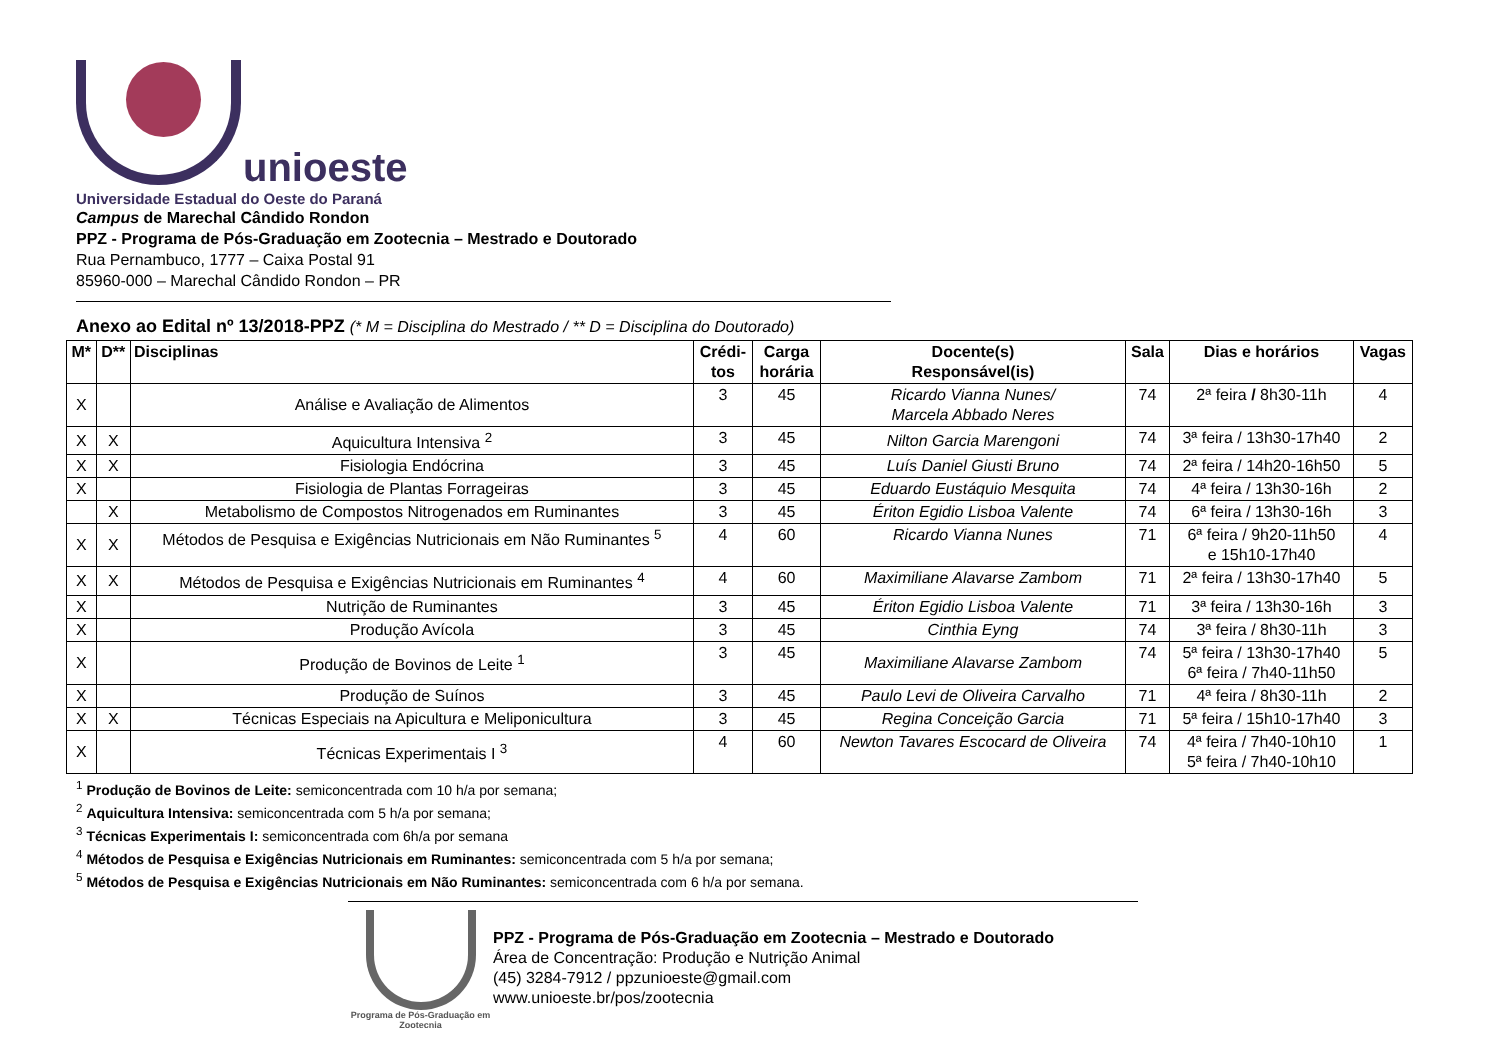unioeste
Universidade Estadual do Oeste do Paraná
Campus de Marechal Cândido Rondon
PPZ - Programa de Pós-Graduação em Zootecnia – Mestrado e Doutorado
Rua Pernambuco, 1777 – Caixa Postal 91
85960-000 – Marechal Cândido Rondon – PR
Anexo ao Edital nº 13/2018-PPZ (* M = Disciplina do Mestrado / ** D = Disciplina do Doutorado)
| M* | D** | Disciplinas | Crédi- tos | Carga horária | Docente(s) Responsável(is) | Sala | Dias e horários | Vagas |
| --- | --- | --- | --- | --- | --- | --- | --- | --- |
| X | | Análise e Avaliação de Alimentos | 3 | 45 | Ricardo Vianna Nunes/ Marcela Abbado Neres | 74 | 2ª feira / 8h30-11h | 4 |
| X | X | Aquicultura Intensiva <sup>2</sup> | 3 | 45 | Nilton Garcia Marengoni | 74 | 3ª feira / 13h30-17h40 | 2 |
| X | X | Fisiologia Endócrina | 3 | 45 | Luís Daniel Giusti Bruno | 74 | 2ª feira / 14h20-16h50 | 5 |
| X | | Fisiologia de Plantas Forrageiras | 3 | 45 | Eduardo Eustáquio Mesquita | 74 | 4ª feira / 13h30-16h | 2 |
| | X | Metabolismo de Compostos Nitrogenados em Ruminantes | 3 | 45 | Ériton Egidio Lisboa Valente | 74 | 6ª feira / 13h30-16h | 3 |
| X | X | Métodos de Pesquisa e Exigências Nutricionais em Não Ruminantes <sup>5</sup> | 4 | 60 | Ricardo Vianna Nunes | 71 | 6ª feira / 9h20-11h50 e 15h10-17h40 | 4 |
| X | X | Métodos de Pesquisa e Exigências Nutricionais em Ruminantes <sup>4</sup> | 4 | 60 | Maximiliane Alavarse Zambom | 71 | 2ª feira / 13h30-17h40 | 5 |
| X | | Nutrição de Ruminantes | 3 | 45 | Ériton Egidio Lisboa Valente | 71 | 3ª feira / 13h30-16h | 3 |
| X | | Produção Avícola | 3 | 45 | Cinthia Eyng | 74 | 3ª feira / 8h30-11h | 3 |
| X | | Produção de Bovinos de Leite <sup>1</sup> | 3 | 45 | Maximiliane Alavarse Zambom | 74 | 5ª feira / 13h30-17h40 6ª feira / 7h40-11h50 | 5 |
| X | | Produção de Suínos | 3 | 45 | Paulo Levi de Oliveira Carvalho | 71 | 4ª feira / 8h30-11h | 2 |
| X | X | Técnicas Especiais na Apicultura e Meliponicultura | 3 | 45 | Regina Conceição Garcia | 71 | 5ª feira / 15h10-17h40 | 3 |
| X | | Técnicas Experimentais I <sup>3</sup> | 4 | 60 | Newton Tavares Escocard de Oliveira | 74 | 4ª feira / 7h40-10h10 5ª feira / 7h40-10h10 | 1 |
<sup>1</sup> Produção de Bovinos de Leite: semiconcentrada com 10 h/a por semana;
<sup>2</sup> Aquicultura Intensiva: semiconcentrada com 5 h/a por semana;
<sup>3</sup> Técnicas Experimentais I: semiconcentrada com 6h/a por semana
<sup>4</sup> Métodos de Pesquisa e Exigências Nutricionais em Ruminantes: semiconcentrada com 5 h/a por semana;
<sup>5</sup> Métodos de Pesquisa e Exigências Nutricionais em Não Ruminantes: semiconcentrada com 6 h/a por semana.
Programa de Pós-Graduação em Zootecnia
PPZ - Programa de Pós-Graduação em Zootecnia – Mestrado e Doutorado
Área de Concentração: Produção e Nutrição Animal
(45) 3284-7912 / ppzunioeste@gmail.com
www.unioeste.br/pos/zootecnia